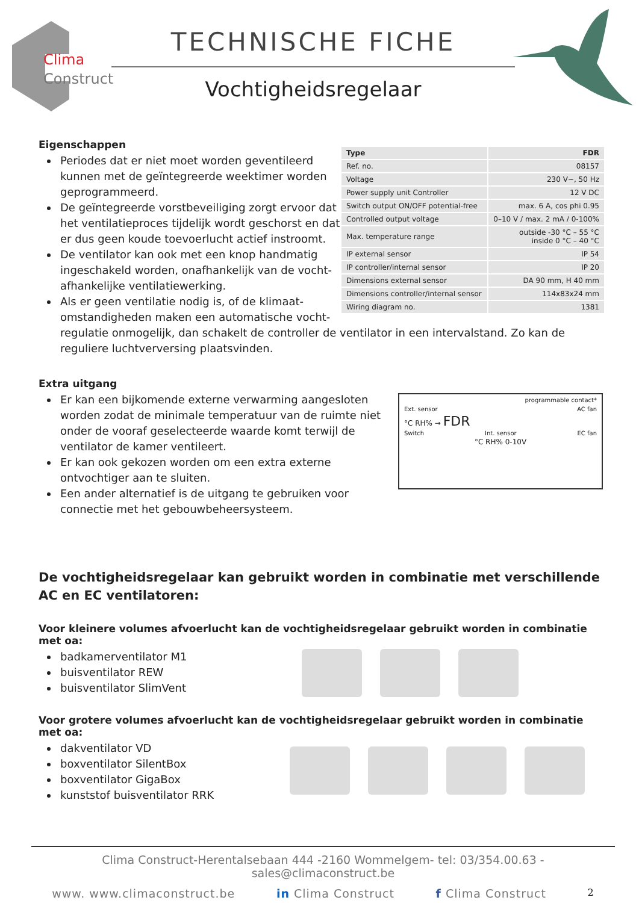Clima
Construct
TECHNISCHE FICHE
Vochtigheidsregelaar
| Type | FDR |
| Ref. no. | 08157 |
| Voltage | 230 V~, 50 Hz |
| Power supply unit Controller | 12 V DC |
| Switch output ON/OFF potential-free | max. 6 A, cos phi 0.95 |
| Controlled output voltage | 0–10 V / max. 2 mA / 0-100% |
| Max. temperature range | outside -30 °C – 55 °C inside 0 °C – 40 °C |
| IP external sensor | IP 54 |
| IP controller/internal sensor | IP 20 |
| Dimensions external sensor | DA 90 mm, H 40 mm |
| Dimensions controller/internal sensor | 114x83x24 mm |
| Wiring diagram no. | 1381 |
Eigenschappen
Periodes dat er niet moet worden geventileerd kunnen met de geïntegreerde weektimer worden geprogrammeerd.
De geïntegreerde vorstbeveiliging zorgt ervoor dat het ventilatieproces tijdelijk wordt geschorst en dat er dus geen koude toevoerlucht actief instroomt.
De ventilator kan ook met een knop handmatig ingeschakeld worden, onafhankelijk van de vocht-afhankelijke ventilatiewerking.
Als er geen ventilatie nodig is, of de klimaat-omstandigheden maken een automatische vocht-regulatie onmogelijk, dan schakelt de controller de ventilator in een intervalstand. Zo kan de reguliere luchtverversing plaatsvinden.
programmable contact*
Ext. sensor AC fan
°C RH% → FDR
Switch Int. sensor EC fan
°C RH% 0-10V
Extra uitgang
Er kan een bijkomende externe verwarming aangesloten worden zodat de minimale temperatuur van de ruimte niet onder de vooraf geselecteerde waarde komt terwijl de ventilator de kamer ventileert.
Er kan ook gekozen worden om een extra externe ontvochtiger aan te sluiten.
Een ander alternatief is de uitgang te gebruiken voor connectie met het gebouwbeheersysteem.
De vochtigheidsregelaar kan gebruikt worden in combinatie met verschillende
AC en EC ventilatoren:
Voor kleinere volumes afvoerlucht kan de vochtigheidsregelaar gebruikt worden in combinatie met oa:
badkamerventilator M1
buisventilator REW
buisventilator SlimVent
Voor grotere volumes afvoerlucht kan de vochtigheidsregelaar gebruikt worden in combinatie met oa:
dakventilator VD
boxventilator SilentBox
boxventilator GigaBox
kunststof buisventilator RRK
Clima Construct-Herentalsebaan 444 -2160 Wommelgem- tel: 03/354.00.63 -sales@climaconstruct.be
www. www.climaconstruct.be in Clima Construct f Clima Construct 2